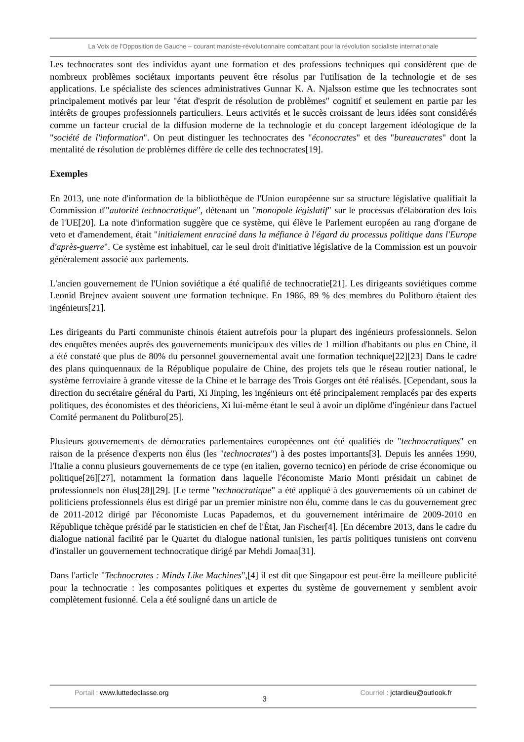La Voix de l'Opposition de Gauche – courant marxiste-révolutionnaire combattant pour la révolution socialiste internationale
Les technocrates sont des individus ayant une formation et des professions techniques qui considèrent que de nombreux problèmes sociétaux importants peuvent être résolus par l'utilisation de la technologie et de ses applications. Le spécialiste des sciences administratives Gunnar K. A. Njalsson estime que les technocrates sont principalement motivés par leur "état d'esprit de résolution de problèmes" cognitif et seulement en partie par les intérêts de groupes professionnels particuliers. Leurs activités et le succès croissant de leurs idées sont considérés comme un facteur crucial de la diffusion moderne de la technologie et du concept largement idéologique de la "société de l'information". On peut distinguer les technocrates des "éconocrates" et des "bureaucrates" dont la mentalité de résolution de problèmes diffère de celle des technocrates[19].
Exemples
En 2013, une note d'information de la bibliothèque de l'Union européenne sur sa structure législative qualifiait la Commission d'"autorité technocratique", détenant un "monopole législatif" sur le processus d'élaboration des lois de l'UE[20]. La note d'information suggère que ce système, qui élève le Parlement européen au rang d'organe de veto et d'amendement, était "initialement enraciné dans la méfiance à l'égard du processus politique dans l'Europe d'après-guerre". Ce système est inhabituel, car le seul droit d'initiative législative de la Commission est un pouvoir généralement associé aux parlements.
L'ancien gouvernement de l'Union soviétique a été qualifié de technocratie[21]. Les dirigeants soviétiques comme Leonid Brejnev avaient souvent une formation technique. En 1986, 89 % des membres du Politburo étaient des ingénieurs[21].
Les dirigeants du Parti communiste chinois étaient autrefois pour la plupart des ingénieurs professionnels. Selon des enquêtes menées auprès des gouvernements municipaux des villes de 1 million d'habitants ou plus en Chine, il a été constaté que plus de 80% du personnel gouvernemental avait une formation technique[22][23] Dans le cadre des plans quinquennaux de la République populaire de Chine, des projets tels que le réseau routier national, le système ferroviaire à grande vitesse de la Chine et le barrage des Trois Gorges ont été réalisés. [Cependant, sous la direction du secrétaire général du Parti, Xi Jinping, les ingénieurs ont été principalement remplacés par des experts politiques, des économistes et des théoriciens, Xi lui-même étant le seul à avoir un diplôme d'ingénieur dans l'actuel Comité permanent du Politburo[25].
Plusieurs gouvernements de démocraties parlementaires européennes ont été qualifiés de "technocratiques" en raison de la présence d'experts non élus (les "technocrates") à des postes importants[3]. Depuis les années 1990, l'Italie a connu plusieurs gouvernements de ce type (en italien, governo tecnico) en période de crise économique ou politique[26][27], notamment la formation dans laquelle l'économiste Mario Monti présidait un cabinet de professionnels non élus[28][29]. [Le terme "technocratique" a été appliqué à des gouvernements où un cabinet de politiciens professionnels élus est dirigé par un premier ministre non élu, comme dans le cas du gouvernement grec de 2011-2012 dirigé par l'économiste Lucas Papademos, et du gouvernement intérimaire de 2009-2010 en République tchèque présidé par le statisticien en chef de l'État, Jan Fischer[4]. [En décembre 2013, dans le cadre du dialogue national facilité par le Quartet du dialogue national tunisien, les partis politiques tunisiens ont convenu d'installer un gouvernement technocratique dirigé par Mehdi Jomaa[31].
Dans l'article "Technocrates : Minds Like Machines",[4] il est dit que Singapour est peut-être la meilleure publicité pour la technocratie : les composantes politiques et expertes du système de gouvernement y semblent avoir complètement fusionné. Cela a été souligné dans un article de
Portail : www.luttedeclasse.org
3
Courriel : jctardieu@outlook.fr